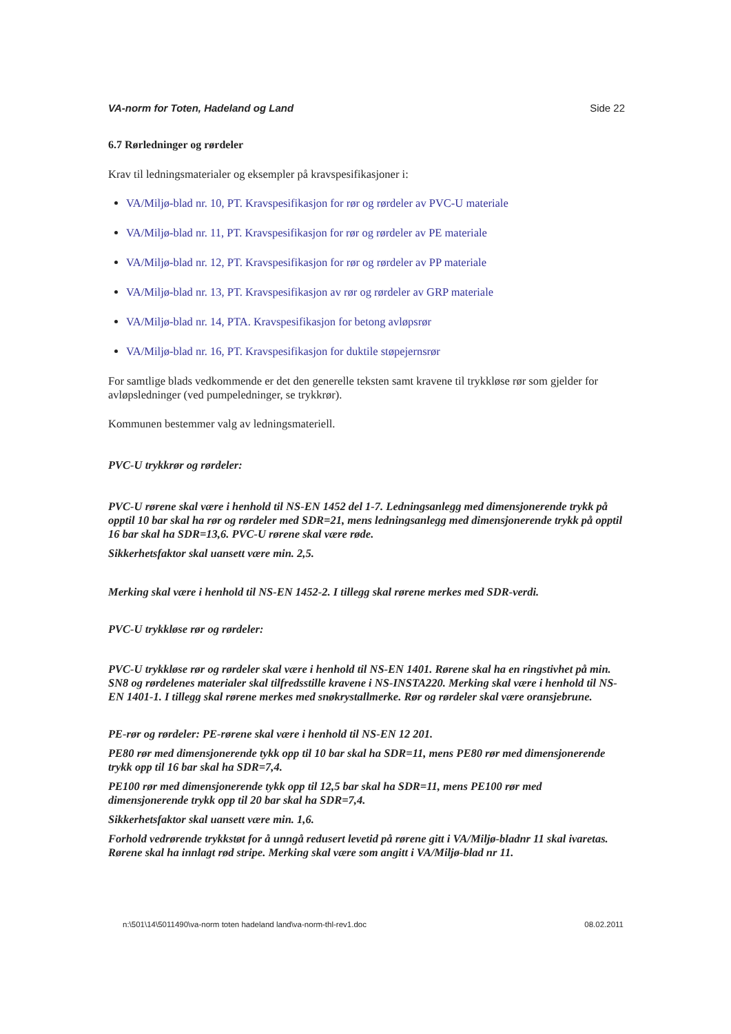VA-norm for Toten, Hadeland og Land Side 22
6.7 Rørledninger og rørdeler
Krav til ledningsmaterialer og eksempler på kravspesifikasjoner i:
VA/Miljø-blad nr. 10, PT. Kravspesifikasjon for rør og rørdeler av PVC-U materiale
VA/Miljø-blad nr. 11, PT. Kravspesifikasjon for rør og rørdeler av PE materiale
VA/Miljø-blad nr. 12, PT. Kravspesifikasjon for rør og rørdeler av PP materiale
VA/Miljø-blad nr. 13, PT. Kravspesifikasjon av rør og rørdeler av GRP materiale
VA/Miljø-blad nr. 14, PTA. Kravspesifikasjon for betong avløpsrør
VA/Miljø-blad nr. 16, PT. Kravspesifikasjon for duktile støpejernsrør
For samtlige blads vedkommende er det den generelle teksten samt kravene til trykkløse rør som gjelder for avløpsledninger (ved pumpeledninger, se trykkrør).
Kommunen bestemmer valg av ledningsmateriell.
PVC-U trykkrør og rørdeler:
PVC-U rørene skal være i henhold til NS-EN 1452 del 1-7. Ledningsanlegg med dimensjonerende trykk på opptil 10 bar skal ha rør og rørdeler med SDR=21, mens ledningsanlegg med dimensjonerende trykk på opptil 16 bar skal ha SDR=13,6. PVC-U rørene skal være røde.
Sikkerhetsfaktor skal uansett være min. 2,5.
Merking skal være i henhold til NS-EN 1452-2. I tillegg skal rørene merkes med SDR-verdi.
PVC-U trykkløse rør og rørdeler:
PVC-U trykkløse rør og rørdeler skal være i henhold til NS-EN 1401. Rørene skal ha en ringstivhet på min. SN8 og rørdelenes materialer skal tilfredsstille kravene i NS-INSTA220. Merking skal være i henhold til NS-EN 1401-1. I tillegg skal rørene merkes med snøkrystallmerke. Rør og rørdeler skal være oransjebrune.
PE-rør og rørdeler: PE-rørene skal være i henhold til NS-EN 12 201.
PE80 rør med dimensjonerende tykk opp til 10 bar skal ha SDR=11, mens PE80 rør med dimensjonerende trykk opp til 16 bar skal ha SDR=7,4.
PE100 rør med dimensjonerende tykk opp til 12,5 bar skal ha SDR=11, mens PE100 rør med dimensjonerende trykk opp til 20 bar skal ha SDR=7,4.
Sikkerhetsfaktor skal uansett være min. 1,6.
Forhold vedrørende trykkstøt for å unngå redusert levetid på rørene gitt i VA/Miljø-bladnr 11 skal ivaretas. Rørene skal ha innlagt rød stripe. Merking skal være som angitt i VA/Miljø-blad nr 11.
n:\501\14\5011490\va-norm toten hadeland land\va-norm-thl-rev1.doc 08.02.2011